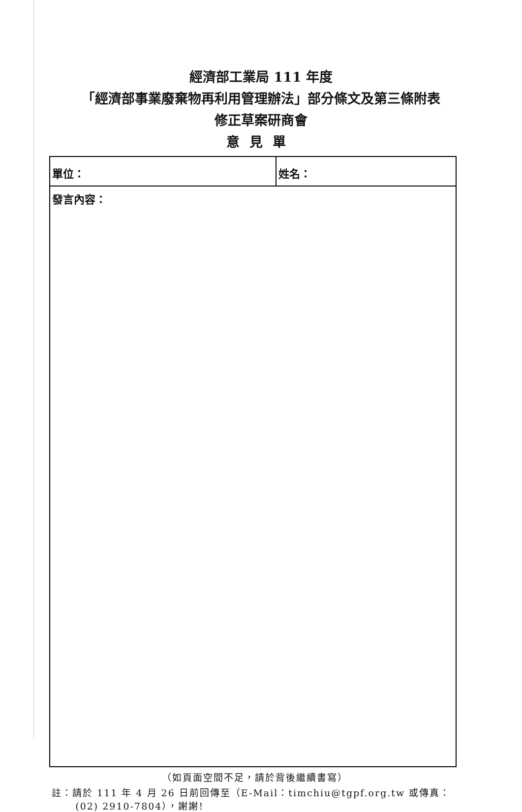經濟部工業局 111 年度
「經濟部事業廢棄物再利用管理辦法」部分條文及第三條附表
修正草案研商會
意見單
| 單位： | 姓名： |
| 發言內容： | |
（如頁面空間不足，請於背後繼續書寫）
註：請於 111 年 4 月 26 日前回傳至（E-Mail：timchiu@tgpf.org.tw 或傳真：
(02) 2910-7804），謝謝!